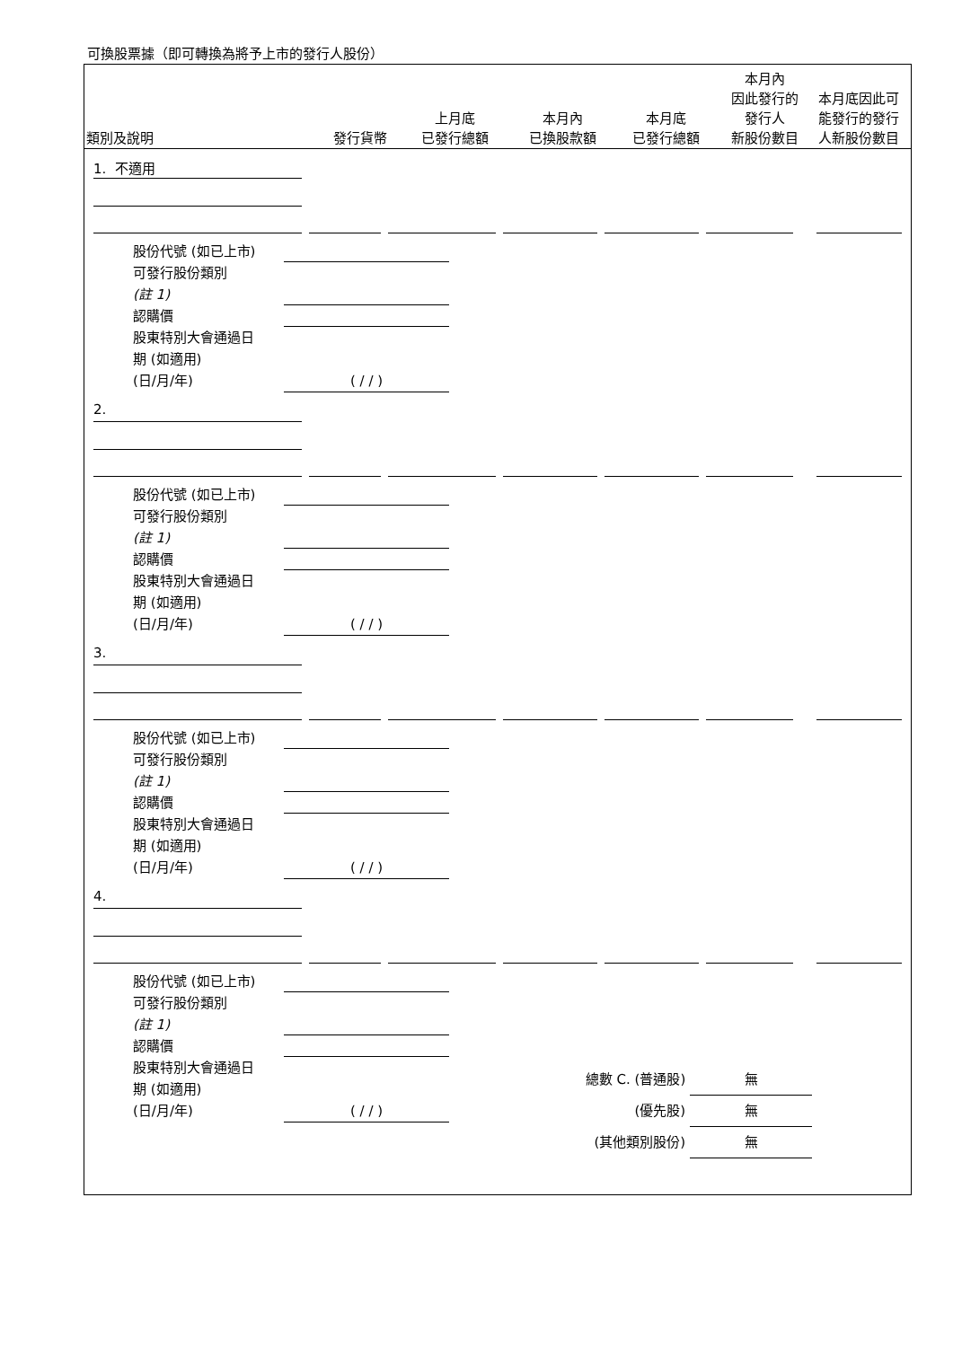可換股票據（即可轉換為將予上市的發行人股份）
類別及說明
發行貨幣
上月底
已發行總額
本月內
已換股款額
本月底
已發行總額
本月內
因此發行的
發行人
新股份數目
本月底因此可能發行的發行人新股份數目
1. 不適用
股份代號 (如已上市)
可發行股份類別
(註 1)
認購價
股東特別大會通過日
期 (如適用)
(日/月/年) ( / / )
2.
股份代號 (如已上市)
可發行股份類別
(註 1)
認購價
股東特別大會通過日
期 (如適用)
(日/月/年) ( / / )
3.
股份代號 (如已上市)
可發行股份類別
(註 1)
認購價
股東特別大會通過日
期 (如適用)
(日/月/年) ( / / )
4.
股份代號 (如已上市)
可發行股份類別
(註 1)
認購價
股東特別大會通過日
期 (如適用)
(日/月/年) ( / / )
總數 C. (普通股) 無
(優先股) 無
(其他類別股份) 無